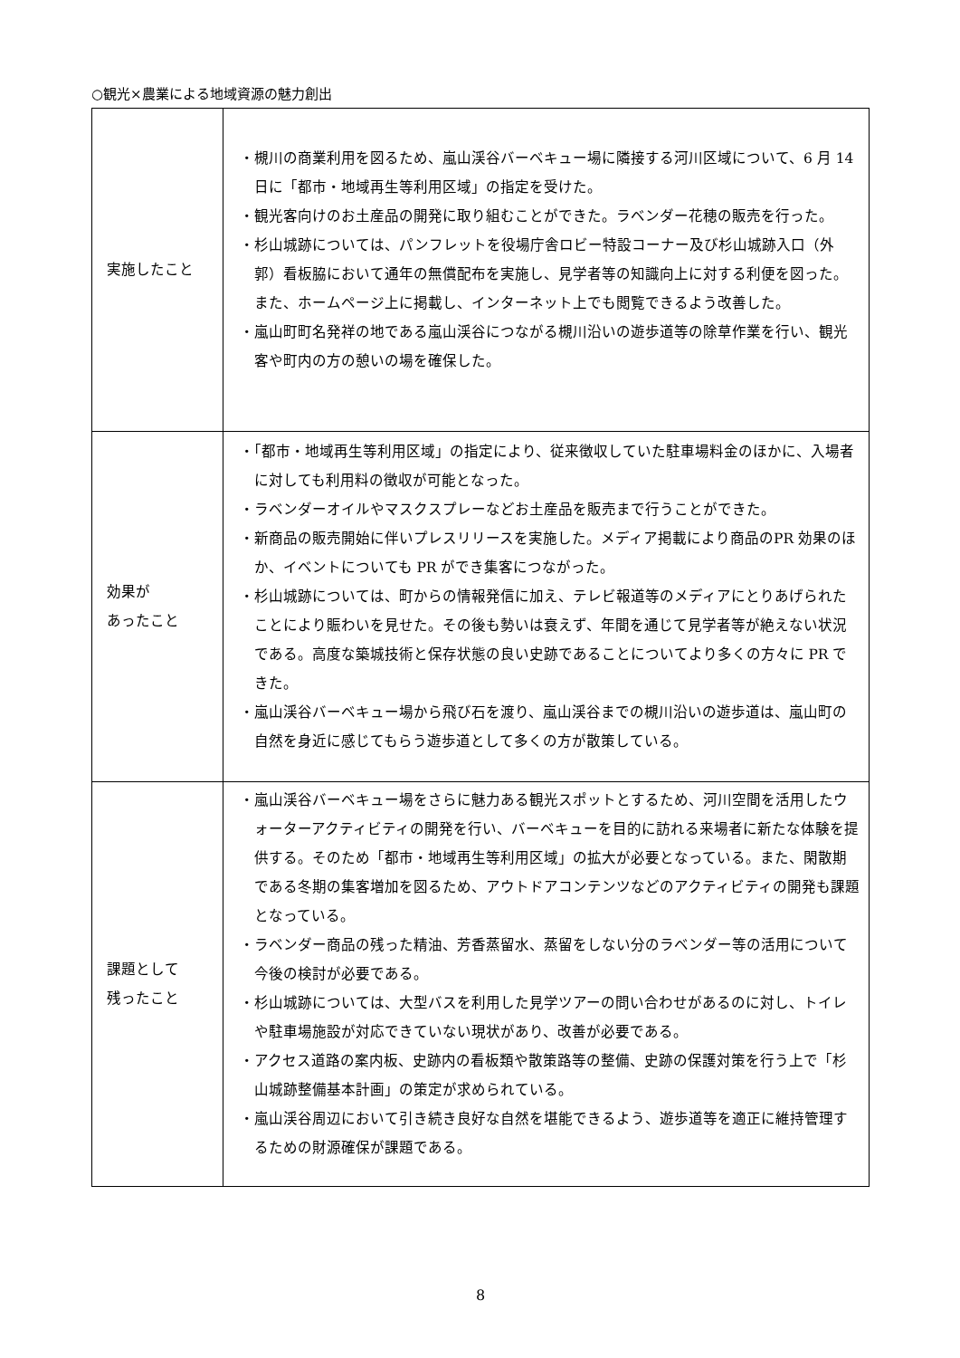○観光×農業による地域資源の魅力創出
| 実施したこと | ・槻川の商業利用を図るため、嵐山渓谷バーベキュー場に隣接する河川区域について、6 月 14 日に「都市・地域再生等利用区域」の指定を受けた。 ・観光客向けのお土産品の開発に取り組むことができた。ラベンダー花穂の販売を行った。 ・杉山城跡については、パンフレットを役場庁舎ロビー特設コーナー及び杉山城跡入口（外郭）看板脇において通年の無償配布を実施し、見学者等の知識向上に対する利便を図った。また、ホームページ上に掲載し、インターネット上でも閲覧できるよう改善した。 ・嵐山町町名発祥の地である嵐山渓谷につながる槻川沿いの遊歩道等の除草作業を行い、観光客や町内の方の憩いの場を確保した。 |
| 効果が あったこと | ・「都市・地域再生等利用区域」の指定により、従来徴収していた駐車場料金のほかに、入場者に対しても利用料の徴収が可能となった。 ・ラベンダーオイルやマスクスプレーなどお土産品を販売まで行うことができた。 ・新商品の販売開始に伴いプレスリリースを実施した。メディア掲載により商品のPR 効果のほか、イベントについても PR ができ集客につながった。 ・杉山城跡については、町からの情報発信に加え、テレビ報道等のメディアにとりあげられたことにより賑わいを見せた。その後も勢いは衰えず、年間を通じて見学者等が絶えない状況である。高度な築城技術と保存状態の良い史跡であることについてより多くの方々に PR できた。 ・嵐山渓谷バーベキュー場から飛び石を渡り、嵐山渓谷までの槻川沿いの遊歩道は、嵐山町の自然を身近に感じてもらう遊歩道として多くの方が散策している。 |
| 課題として 残ったこと | ・嵐山渓谷バーベキュー場をさらに魅力ある観光スポットとするため、河川空間を活用したウォーターアクティビティの開発を行い、バーベキューを目的に訪れる来場者に新たな体験を提供する。そのため「都市・地域再生等利用区域」の拡大が必要となっている。また、閑散期である冬期の集客増加を図るため、アウトドアコンテンツなどのアクティビティの開発も課題となっている。 ・ラベンダー商品の残った精油、芳香蒸留水、蒸留をしない分のラベンダー等の活用について今後の検討が必要である。 ・杉山城跡については、大型バスを利用した見学ツアーの問い合わせがあるのに対し、トイレや駐車場施設が対応できていない現状があり、改善が必要である。 ・アクセス道路の案内板、史跡内の看板類や散策路等の整備、史跡の保護対策を行う上で「杉山城跡整備基本計画」の策定が求められている。 ・嵐山渓谷周辺において引き続き良好な自然を堪能できるよう、遊歩道等を適正に維持管理するための財源確保が課題である。 |
8